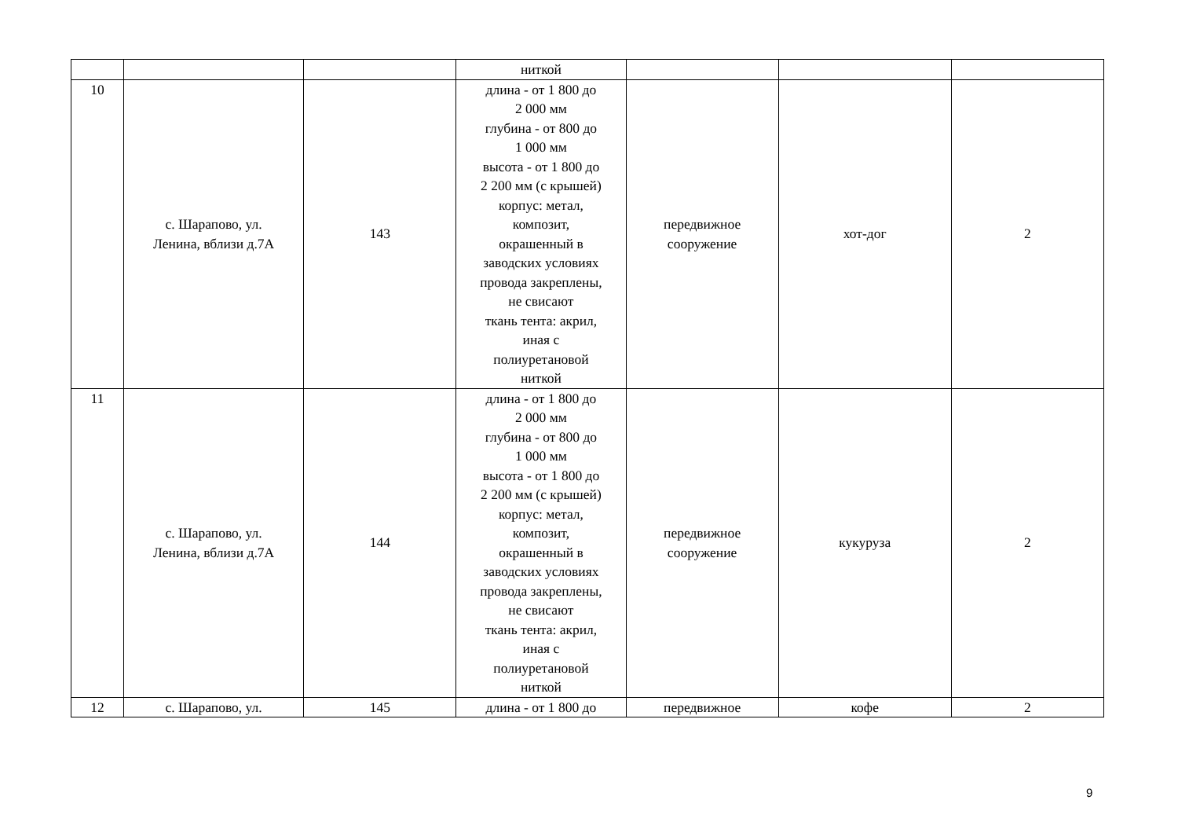| | | | ниткой | | | |
| 10 | с. Шарапово, ул. Ленина, вблизи д.7А | 143 | длина - от 1 800 до 2 000 мм глубина - от 800 до 1 000 мм высота - от 1 800 до 2 200 мм (с крышей) корпус: метал, композит, окрашенный в заводских условиях провода закреплены, не свисают ткань тента: акрил, иная с полиуретановой ниткой | передвижное сооружение | хот-дог | 2 |
| 11 | с. Шарапово, ул. Ленина, вблизи д.7А | 144 | длина - от 1 800 до 2 000 мм глубина - от 800 до 1 000 мм высота - от 1 800 до 2 200 мм (с крышей) корпус: метал, композит, окрашенный в заводских условиях провода закреплены, не свисают ткань тента: акрил, иная с полиуретановой ниткой | передвижное сооружение | кукуруза | 2 |
| 12 | с. Шарапово, ул. | 145 | длина - от 1 800 до | передвижное | кофе | 2 |
9